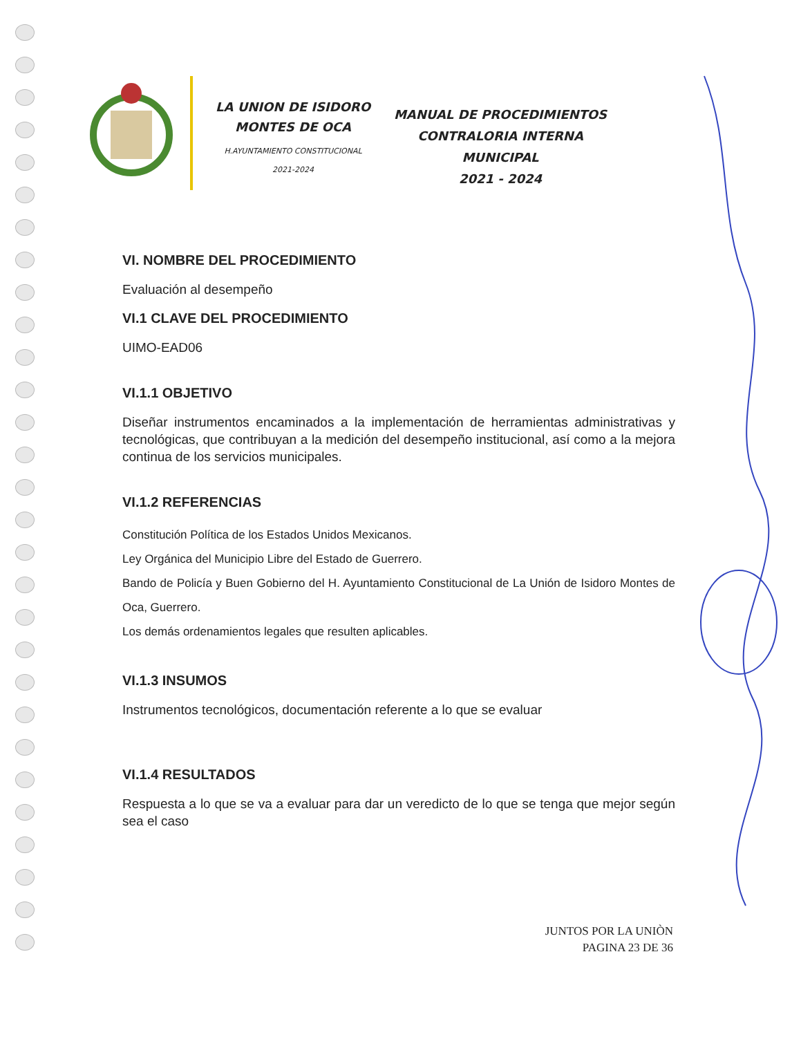LA UNION DE ISIDORO
MONTES DE OCA
H.AYUNTAMIENTO CONSTITUCIONAL
2021-2024
MANUAL DE PROCEDIMIENTOS
CONTRALORIA INTERNA MUNICIPAL
2021 - 2024
VI. NOMBRE DEL PROCEDIMIENTO
Evaluación al desempeño
VI.1 CLAVE DEL PROCEDIMIENTO
UIMO-EAD06
VI.1.1 OBJETIVO
Diseñar instrumentos encaminados a la implementación de herramientas administrativas y tecnológicas, que contribuyan a la medición del desempeño institucional, así como a la mejora continua de los servicios municipales.
VI.1.2 REFERENCIAS
Constitución Política de los Estados Unidos Mexicanos.
Ley Orgánica del Municipio Libre del Estado de Guerrero.
Bando de Policía y Buen Gobierno del H. Ayuntamiento Constitucional de La Unión de Isidoro Montes de Oca, Guerrero.
Los demás ordenamientos legales que resulten aplicables.
VI.1.3 INSUMOS
Instrumentos tecnológicos, documentación referente a lo que se evaluar
VI.1.4 RESULTADOS
Respuesta a lo que se va a evaluar para dar un veredicto de lo que se tenga que mejor según sea el caso
JUNTOS POR LA UNIÒN
PAGINA 23 DE 36